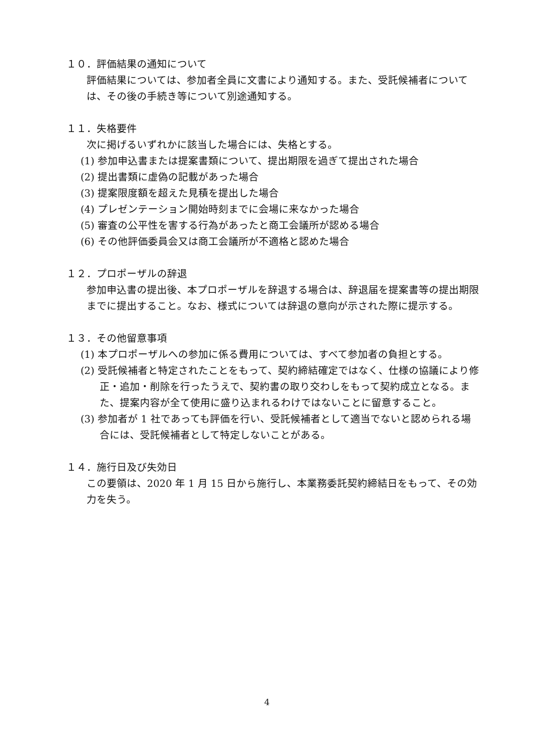１０．評価結果の通知について
評価結果については、参加者全員に文書により通知する。また、受託候補者については、その後の手続き等について別途通知する。
１１．失格要件
次に掲げるいずれかに該当した場合には、失格とする。
(1) 参加申込書または提案書類について、提出期限を過ぎて提出された場合
(2) 提出書類に虚偽の記載があった場合
(3) 提案限度額を超えた見積を提出した場合
(4) プレゼンテーション開始時刻までに会場に来なかった場合
(5) 審査の公平性を害する行為があったと商工会議所が認める場合
(6) その他評価委員会又は商工会議所が不適格と認めた場合
１２．プロポーザルの辞退
参加申込書の提出後、本プロポーザルを辞退する場合は、辞退届を提案書等の提出期限までに提出すること。なお、様式については辞退の意向が示された際に提示する。
１３．その他留意事項
(1) 本プロポーザルへの参加に係る費用については、すべて参加者の負担とする。
(2) 受託候補者と特定されたことをもって、契約締結確定ではなく、仕様の協議により修正・追加・削除を行ったうえで、契約書の取り交わしをもって契約成立となる。また、提案内容が全て使用に盛り込まれるわけではないことに留意すること。
(3) 参加者が 1 社であっても評価を行い、受託候補者として適当でないと認められる場合には、受託候補者として特定しないことがある。
１４．施行日及び失効日
この要領は、2020 年 1 月 15 日から施行し、本業務委託契約締結日をもって、その効力を失う。
4